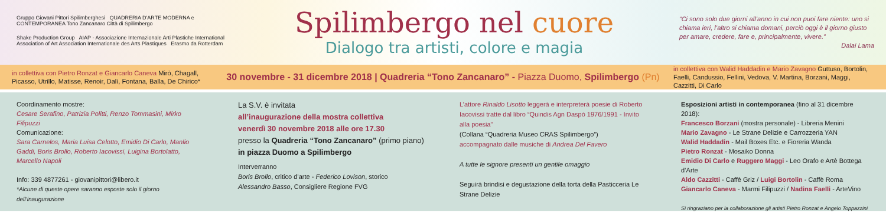Gruppo Giovani Pittori Spilimberghesi QUADRERIA D'ARTE MODERNA e CONTEMPORANEA Tono Zancanaro Città di Spilimbergo
Shake Production Group AIAP - Associazione Internazionale Arti Plastiche International Association of Art Association Internationale des Arts Plastiques Erasmo da Rotterdam
Spilimbergo nel cuore
Dialogo tra artisti, colore e magia
“Ci sono solo due giorni all’anno in cui non puoi fare niente: uno si chiama ieri, l’altro si chiama domani, perciò oggi è il giorno giusto per amare, credere, fare e, principalmente, vivere.”
Dalai Lama
in collettiva con Pietro Ronzat e Giancarlo Caneva Mirò, Chagall, Picasso, Utrillo, Matisse, Renoir, Dalì, Fontana, Balla, De Chirico*
30 novembre - 31 dicembre 2018 | Quadreria “Tono Zancanaro” - Piazza Duomo, Spilimbergo (Pn)
in collettiva con Walid Haddadin e Mario Zavagno Guttuso, Bortolin, Faelli, Candussio, Fellini, Vedova, V. Martina, Borzani, Maggi, Cazzitti, Di Carlo
Coordinamento mostre:
Cesare Serafino, Patrizia Politti, Renzo Tommasini, Mirko Filipuzzi
Comunicazione:
Sara Carnelos, Maria Luisa Celotto, Emidio Di Carlo, Manlio Gaddi, Boris Brollo, Roberto Iacovissi, Luigina Bortolatto, Marcello Napoli
Info: 339 4877261 - giovanipittori@libero.it
*Alcune di queste opere saranno esposte solo il giorno dell’inaugurazione
La S.V. è invitata
all’inaugurazione della mostra collettiva
venerdì 30 novembre 2018 alle ore 17.30
presso la Quadreria “Tono Zancanaro” (primo piano)
in piazza Duomo a Spilimbergo
Interverranno
Boris Brollo, critico d’arte - Federico Lovison, storico
Alessandro Basso, Consigliere Regione FVG
L’attore Rinaldo Lisotto leggerà e interpreterà poesie di Roberto Iacovissi tratte dal libro “Quindis Agn Daspò 1976/1991 - Invito alla poesia”
(Collana “Quadreria Museo CRAS Spilimbergo”)
accompagnato dalle musiche di Andrea Del Favero
A tutte le signore presenti un gentile omaggio
Seguirà brindisi e degustazione della torta della Pasticceria Le Strane Delizie
Esposizioni artisti in contemporanea (fino al 31 dicembre 2018):
Francesco Borzani (mostra personale) - Libreria Menini
Mario Zavagno - Le Strane Delizie e Carrozzeria YAN
Walid Haddadin - Mail Boxes Etc. e Fioreria Wanda
Pietro Ronzat - Mosaiko Donna
Emidio Di Carlo e Ruggero Maggi - Leo Orafo e Artè Bottega d’Arte
Aldo Cazzitti - Caffè Griz / Luigi Bortolin - Caffè Roma
Giancarlo Caneva - Marmi Filipuzzi / Nadina Faelli - ArteVino
Si ringraziano per la collaborazione gli artisti Pietro Ronzat e Angelo Toppazzini